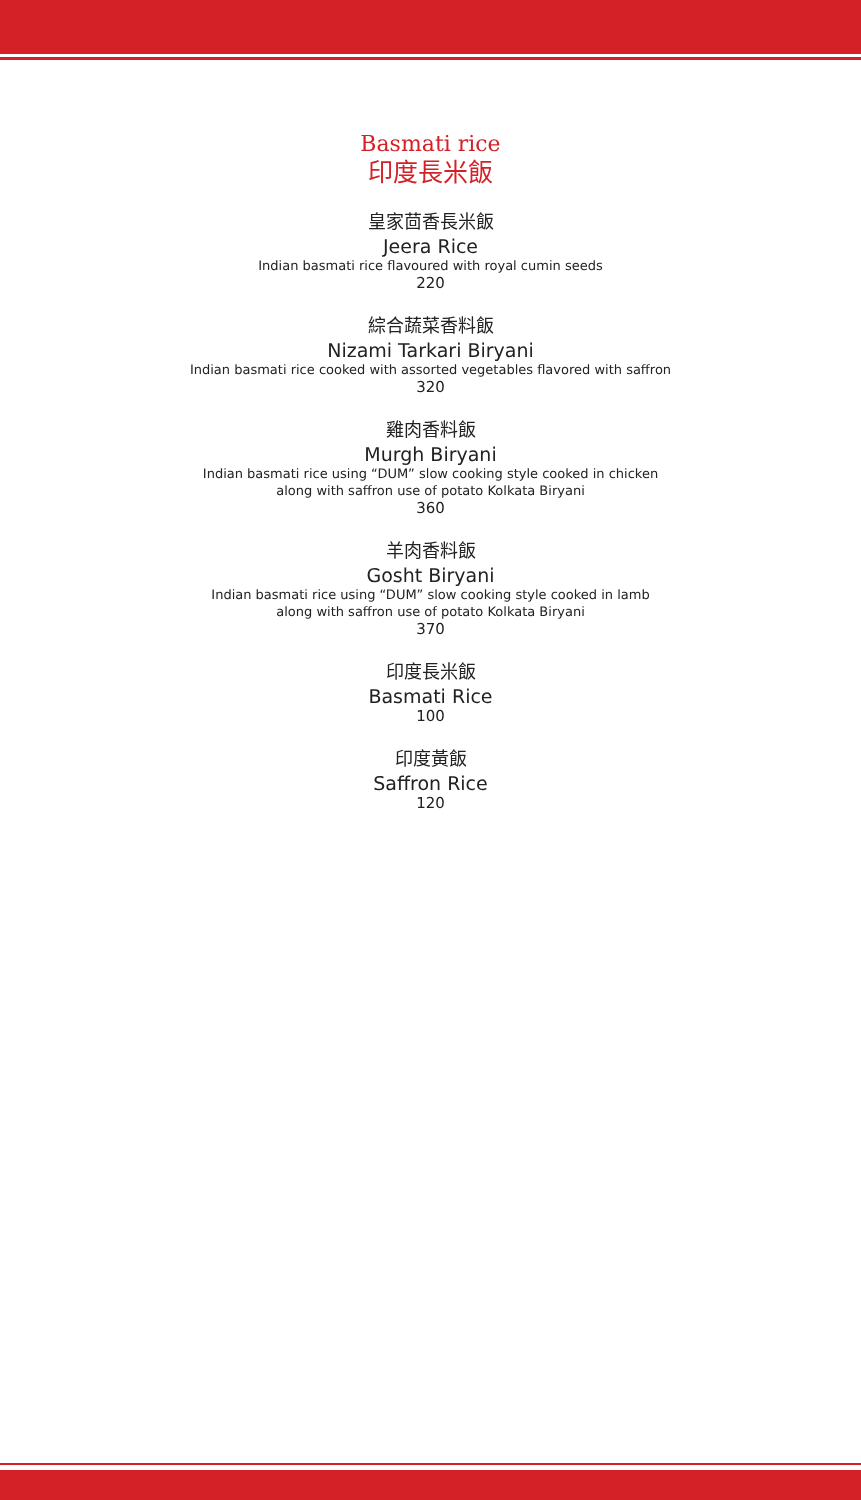Basmati rice
印度長米飯
皇家茴香長米飯
Jeera Rice
Indian basmati rice flavoured with royal cumin seeds
220
綜合蔬菜香料飯
Nizami Tarkari Biryani
Indian basmati rice cooked with assorted vegetables flavored with saffron
320
雞肉香料飯
Murgh Biryani
Indian basmati rice using “DUM” slow cooking style cooked in chicken
along with saffron use of potato Kolkata Biryani
360
羊肉香料飯
Gosht Biryani
Indian basmati rice using “DUM” slow cooking style cooked in lamb
along with saffron use of potato Kolkata Biryani
370
印度長米飯
Basmati Rice
100
印度黃飯
Saffron Rice
120